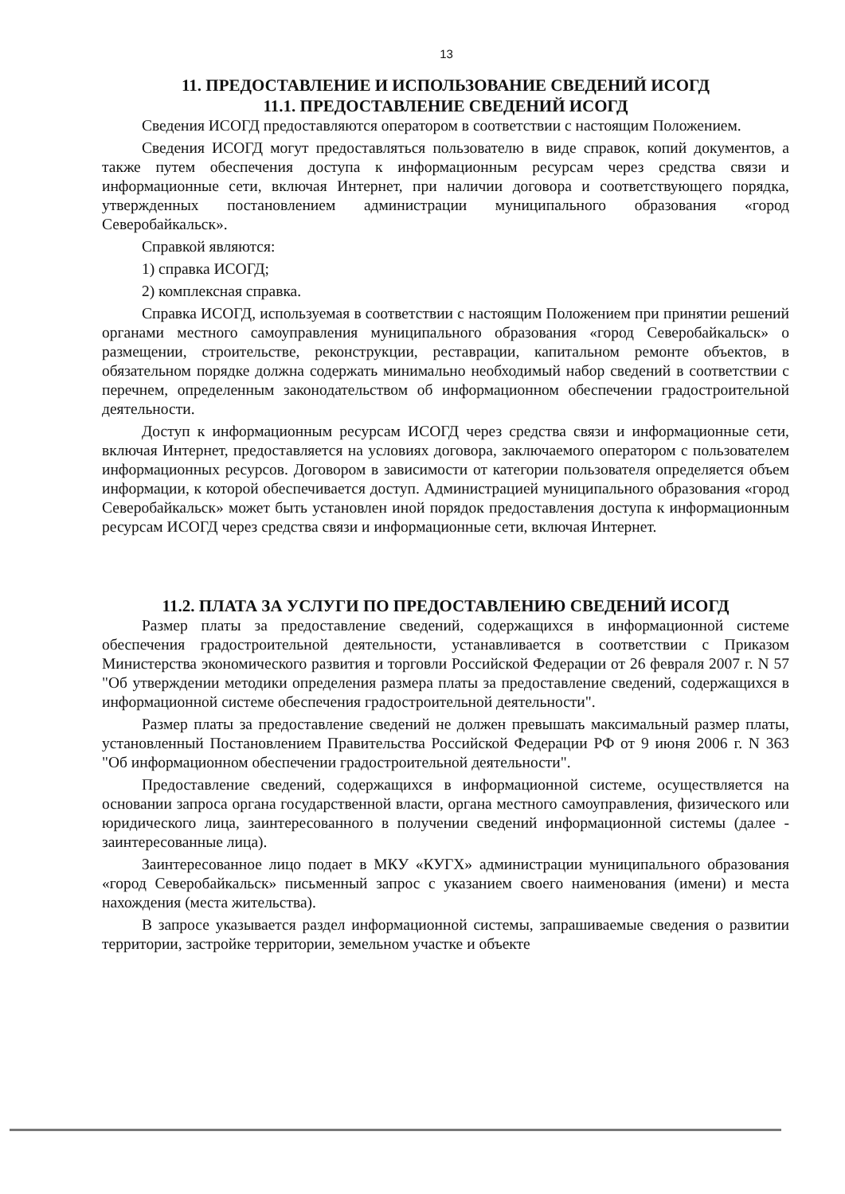13
11. ПРЕДОСТАВЛЕНИЕ И ИСПОЛЬЗОВАНИЕ СВЕДЕНИЙ ИСОГД
11.1. ПРЕДОСТАВЛЕНИЕ СВЕДЕНИЙ ИСОГД
Сведения ИСОГД предоставляются оператором в соответствии с настоящим Положением.
Сведения ИСОГД могут предоставляться пользователю в виде справок, копий документов, а также путем обеспечения доступа к информационным ресурсам через средства связи и информационные сети, включая Интернет, при наличии договора и соответствующего порядка, утвержденных постановлением администрации муниципального образования «город Северобайкальск».
Справкой являются:
1) справка ИСОГД;
2) комплексная справка.
Справка ИСОГД, используемая в соответствии с настоящим Положением при принятии решений органами местного самоуправления муниципального образования «город Северобайкальск» о размещении, строительстве, реконструкции, реставрации, капитальном ремонте объектов, в обязательном порядке должна содержать минимально необходимый набор сведений в соответствии с перечнем, определенным законодательством об информационном обеспечении градостроительной деятельности.
Доступ к информационным ресурсам ИСОГД через средства связи и информационные сети, включая Интернет, предоставляется на условиях договора, заключаемого оператором с пользователем информационных ресурсов. Договором в зависимости от категории пользователя определяется объем информации, к которой обеспечивается доступ. Администрацией муниципального образования «город Северобайкальск» может быть установлен иной порядок предоставления доступа к информационным ресурсам ИСОГД через средства связи и информационные сети, включая Интернет.
11.2. ПЛАТА ЗА УСЛУГИ ПО ПРЕДОСТАВЛЕНИЮ СВЕДЕНИЙ ИСОГД
Размер платы за предоставление сведений, содержащихся в информационной системе обеспечения градостроительной деятельности, устанавливается в соответствии с Приказом Министерства экономического развития и торговли Российской Федерации от 26 февраля 2007 г. N 57 "Об утверждении методики определения размера платы за предоставление сведений, содержащихся в информационной системе обеспечения градостроительной деятельности".
Размер платы за предоставление сведений не должен превышать максимальный размер платы, установленный Постановлением Правительства Российской Федерации РФ от 9 июня 2006 г. N 363 "Об информационном обеспечении градостроительной деятельности".
Предоставление сведений, содержащихся в информационной системе, осуществляется на основании запроса органа государственной власти, органа местного самоуправления, физического или юридического лица, заинтересованного в получении сведений информационной системы (далее - заинтересованные лица).
Заинтересованное лицо подает в МКУ «КУГХ» администрации муниципального образования «город Северобайкальск» письменный запрос с указанием своего наименования (имени) и места нахождения (места жительства).
В запросе указывается раздел информационной системы, запрашиваемые сведения о развитии территории, застройке территории, земельном участке и объекте